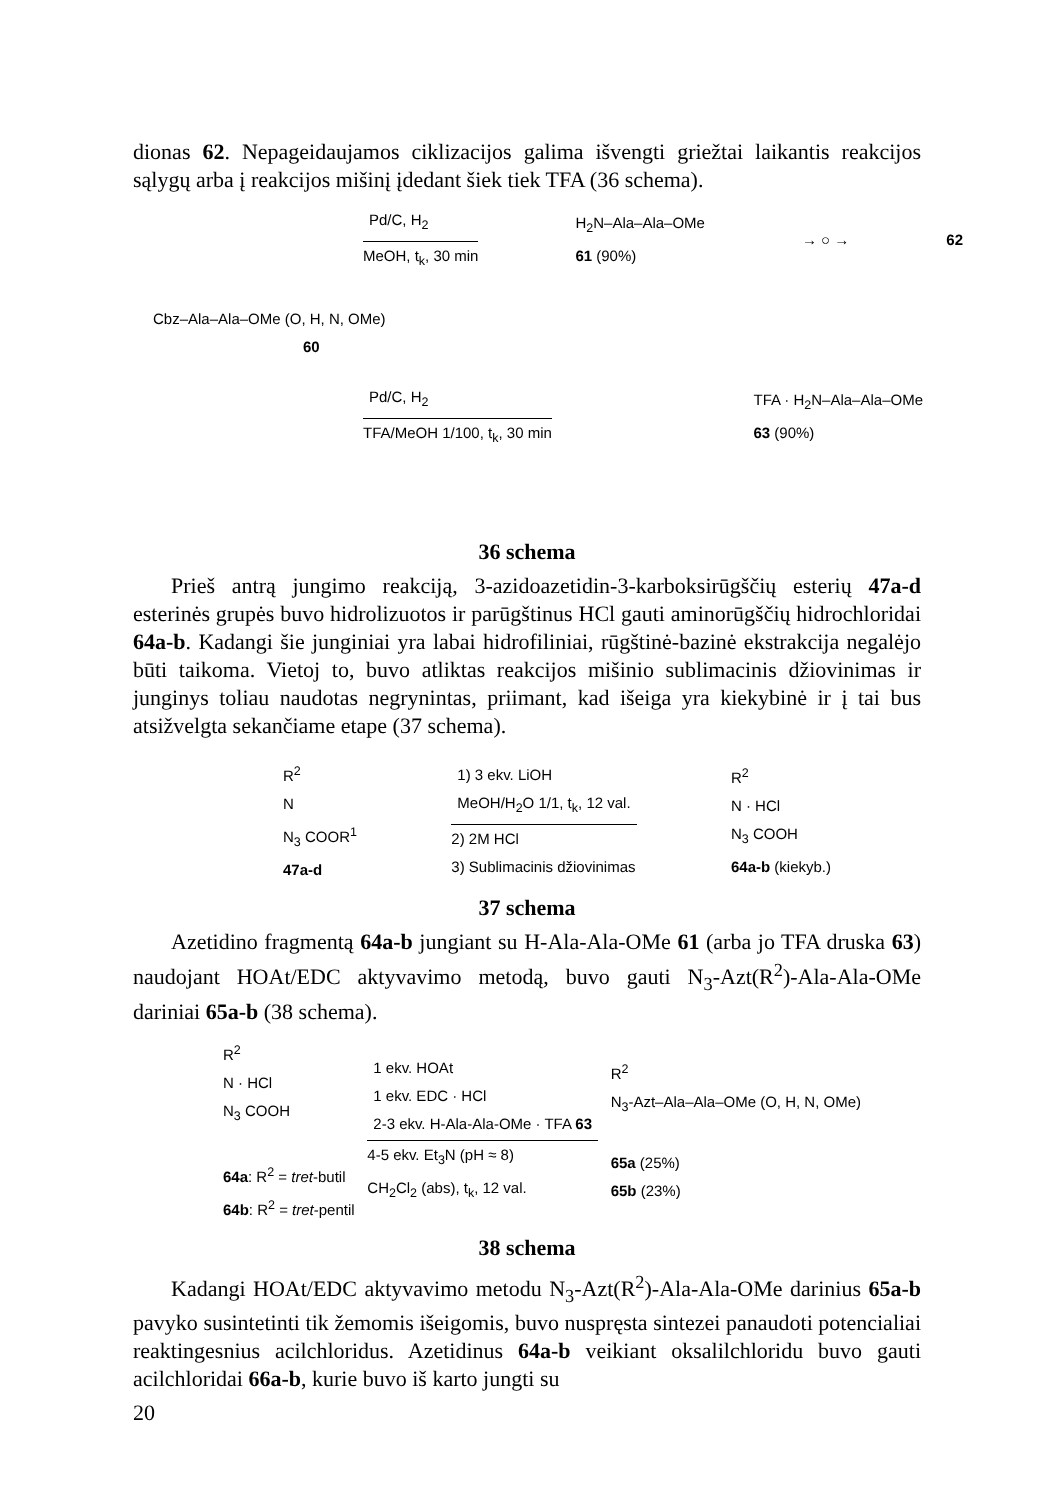dionas 62. Nepageidaujamos ciklizacijos galima išvengti griežtai laikantis reakcijos sąlygų arba į reakcijos mišinį įdedant šiek tiek TFA (36 schema).
Pd/C, H<sub>2</sub>
MeOH, t<sub>k</sub>, 30 min
H<sub>2</sub>N–Ala–Ala–OMe
61 (90%)
→ ○ → 62
Cbz–Ala–Ala–OMe (O, H, N, OMe)
60
Pd/C, H<sub>2</sub>
TFA/MeOH 1/100, t<sub>k</sub>, 30 min
TFA · H<sub>2</sub>N–Ala–Ala–OMe
63 (90%)
36 schema
Prieš antrą jungimo reakciją, 3-azidoazetidin-3-karboksirūgščių esterių 47a-d esterinės grupės buvo hidrolizuotos ir parūgštinus HCl gauti aminorūgščių hidrochloridai 64a-b. Kadangi šie junginiai yra labai hidrofiliniai, rūgštinė-bazinė ekstrakcija negalėjo būti taikoma. Vietoj to, buvo atliktas reakcijos mišinio sublimacinis džiovinimas ir junginys toliau naudotas negrynintas, priimant, kad išeiga yra kiekybinė ir į tai bus atsižvelgta sekančiame etape (37 schema).
R<sup>2</sup>
N
N<sub>3</sub> COOR<sup>1</sup>
47a-d
1) 3 ekv. LiOH
MeOH/H<sub>2</sub>O 1/1, t<sub>k</sub>, 12 val.
2) 2M HCl
3) Sublimacinis džiovinimas
R<sup>2</sup>
N · HCl
N<sub>3</sub> COOH
64a-b (kiekyb.)
37 schema
Azetidino fragmentą 64a-b jungiant su H-Ala-Ala-OMe 61 (arba jo TFA druska 63) naudojant HOAt/EDC aktyvavimo metodą, buvo gauti N<sub>3</sub>-Azt(R<sup>2</sup>)-Ala-Ala-OMe dariniai 65a-b (38 schema).
R<sup>2</sup>
N · HCl
N<sub>3</sub> COOH
64a: R<sup>2</sup> = tret-butil
64b: R<sup>2</sup> = tret-pentil
1 ekv. HOAt
1 ekv. EDC · HCl
2-3 ekv. H-Ala-Ala-OMe · TFA 63
4-5 ekv. Et<sub>3</sub>N (pH ≈ 8)
CH<sub>2</sub>Cl<sub>2</sub> (abs), t<sub>k</sub>, 12 val.
R<sup>2</sup>
N<sub>3</sub>-Azt–Ala–Ala–OMe (O, H, N, OMe)
65a (25%)
65b (23%)
38 schema
Kadangi HOAt/EDC aktyvavimo metodu N<sub>3</sub>-Azt(R<sup>2</sup>)-Ala-Ala-OMe darinius 65a-b pavyko susintetinti tik žemomis išeigomis, buvo nuspręsta sintezei panaudoti potencialiai reaktingesnius acilchloridus. Azetidinus 64a-b veikiant oksalilchloridu buvo gauti acilchloridai 66a-b, kurie buvo iš karto jungti su
20